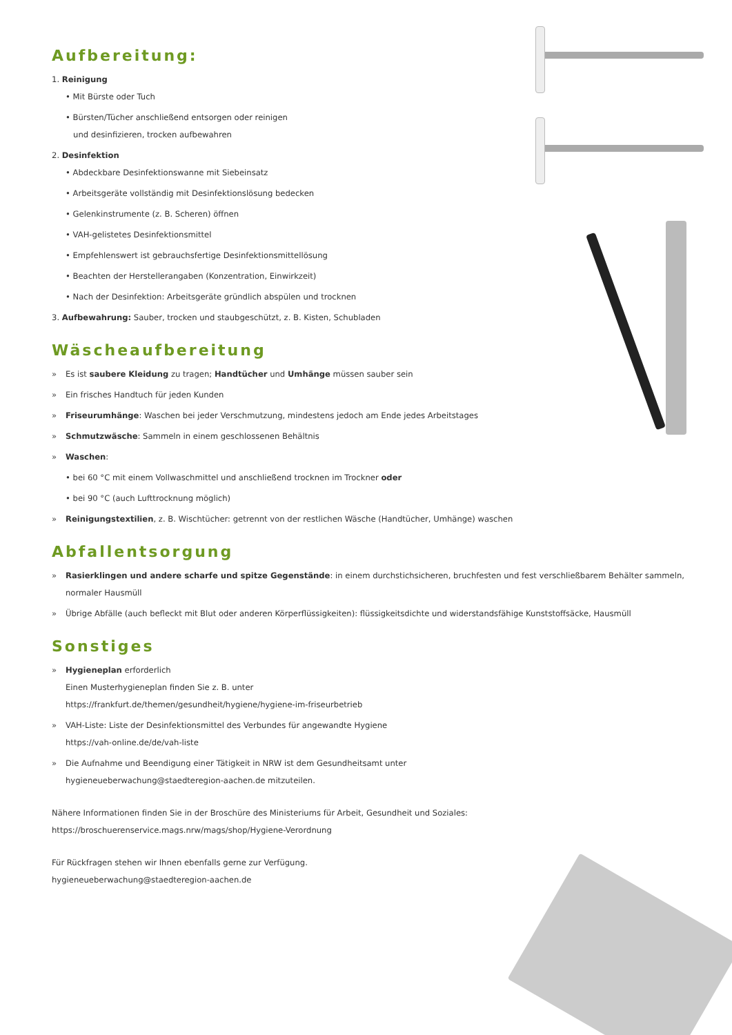Aufbereitung:
1. Reinigung
• Mit Bürste oder Tuch
• Bürsten/Tücher anschließend entsorgen oder reinigen
und desinfizieren, trocken aufbewahren
2. Desinfektion
• Abdeckbare Desinfektionswanne mit Siebeinsatz
• Arbeitsgeräte vollständig mit Desinfektionslösung bedecken
• Gelenkinstrumente (z. B. Scheren) öffnen
• VAH-gelistetes Desinfektionsmittel
• Empfehlenswert ist gebrauchsfertige Desinfektionsmittellösung
• Beachten der Herstellerangaben (Konzentration, Einwirkzeit)
• Nach der Desinfektion: Arbeitsgeräte gründlich abspülen und trocknen
3. Aufbewahrung: Sauber, trocken und staubgeschützt, z. B. Kisten, Schubladen
Wäscheaufbereitung
» Es ist saubere Kleidung zu tragen; Handtücher und Umhänge müssen sauber sein
» Ein frisches Handtuch für jeden Kunden
» Friseurumhänge: Waschen bei jeder Verschmutzung, mindestens jedoch am Ende jedes Arbeitstages
» Schmutzwäsche: Sammeln in einem geschlossenen Behältnis
» Waschen:
• bei 60 °C mit einem Vollwaschmittel und anschließend trocknen im Trockner oder
• bei 90 °C (auch Lufttrocknung möglich)
» Reinigungstextilien, z. B. Wischtücher: getrennt von der restlichen Wäsche (Handtücher, Umhänge) waschen
Abfallentsorgung
» Rasierklingen und andere scharfe und spitze Gegenstände: in einem durchstichsicheren, bruchfesten und fest verschließbarem Behälter sammeln, normaler Hausmüll
» Übrige Abfälle (auch befleckt mit Blut oder anderen Körperflüssigkeiten): flüssigkeitsdichte und widerstandsfähige Kunststoffsäcke, Hausmüll
Sonstiges
» Hygieneplan erforderlich
Einen Musterhygieneplan finden Sie z. B. unter
https://frankfurt.de/themen/gesundheit/hygiene/hygiene-im-friseurbetrieb
» VAH-Liste: Liste der Desinfektionsmittel des Verbundes für angewandte Hygiene
https://vah-online.de/de/vah-liste
» Die Aufnahme und Beendigung einer Tätigkeit in NRW ist dem Gesundheitsamt unter
hygieneueberwachung@staedteregion-aachen.de mitzuteilen.
Nähere Informationen finden Sie in der Broschüre des Ministeriums für Arbeit, Gesundheit und Soziales:
https://broschuerenservice.mags.nrw/mags/shop/Hygiene-Verordnung
Für Rückfragen stehen wir Ihnen ebenfalls gerne zur Verfügung.
hygieneueberwachung@staedteregion-aachen.de